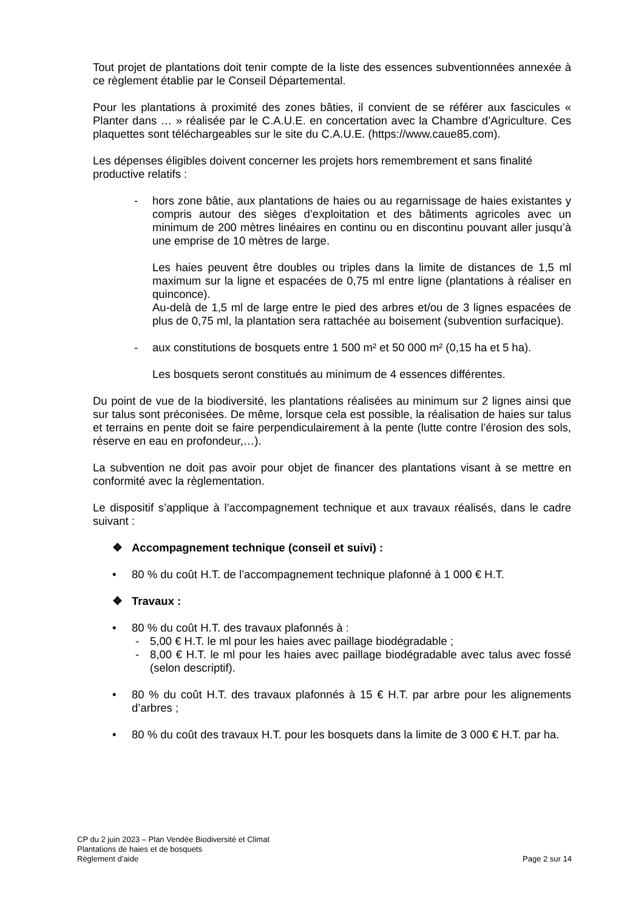Tout projet de plantations doit tenir compte de la liste des essences subventionnées annexée à ce règlement établie par le Conseil Départemental.
Pour les plantations à proximité des zones bâties, il convient de se référer aux fascicules « Planter dans … » réalisée par le C.A.U.E. en concertation avec la Chambre d’Agriculture. Ces plaquettes sont téléchargeables sur le site du C.A.U.E. (https://www.caue85.com).
Les dépenses éligibles doivent concerner les projets hors remembrement et sans finalité productive relatifs :
- hors zone bâtie, aux plantations de haies ou au regarnissage de haies existantes y compris autour des sièges d’exploitation et des bâtiments agricoles avec un minimum de 200 mètres linéaires en continu ou en discontinu pouvant aller jusqu’à une emprise de 10 mètres de large.
Les haies peuvent être doubles ou triples dans la limite de distances de 1,5 ml maximum sur la ligne et espacées de 0,75 ml entre ligne (plantations à réaliser en quinconce).
Au-delà de 1,5 ml de large entre le pied des arbres et/ou de 3 lignes espacées de plus de 0,75 ml, la plantation sera rattachée au boisement (subvention surfacique).
- aux constitutions de bosquets entre 1 500 m² et 50 000 m² (0,15 ha et 5 ha).
Les bosquets seront constitués au minimum de 4 essences différentes.
Du point de vue de la biodiversité, les plantations réalisées au minimum sur 2 lignes ainsi que sur talus sont préconisées. De même, lorsque cela est possible, la réalisation de haies sur talus et terrains en pente doit se faire perpendiculairement à la pente (lutte contre l’érosion des sols, réserve en eau en profondeur,…).
La subvention ne doit pas avoir pour objet de financer des plantations visant à se mettre en conformité avec la règlementation.
Le dispositif s’applique à l’accompagnement technique et aux travaux réalisés, dans le cadre suivant :
❖ Accompagnement technique (conseil et suivi) :
• 80 % du coût H.T. de l’accompagnement technique plafonné à 1 000 € H.T.
❖ Travaux :
• 80 % du coût H.T. des travaux plafonnés à :
- 5,00 € H.T. le ml pour les haies avec paillage biodégradable ;
- 8,00 € H.T. le ml pour les haies avec paillage biodégradable avec talus avec fossé (selon descriptif).
• 80 % du coût H.T. des travaux plafonnés à 15 € H.T. par arbre pour les alignements d’arbres ;
• 80 % du coût des travaux H.T. pour les bosquets dans la limite de 3 000 € H.T. par ha.
CP du 2 juin 2023 – Plan Vendée Biodiversité et Climat
Plantations de haies et de bosquets
Règlement d’aide Page 2 sur 14